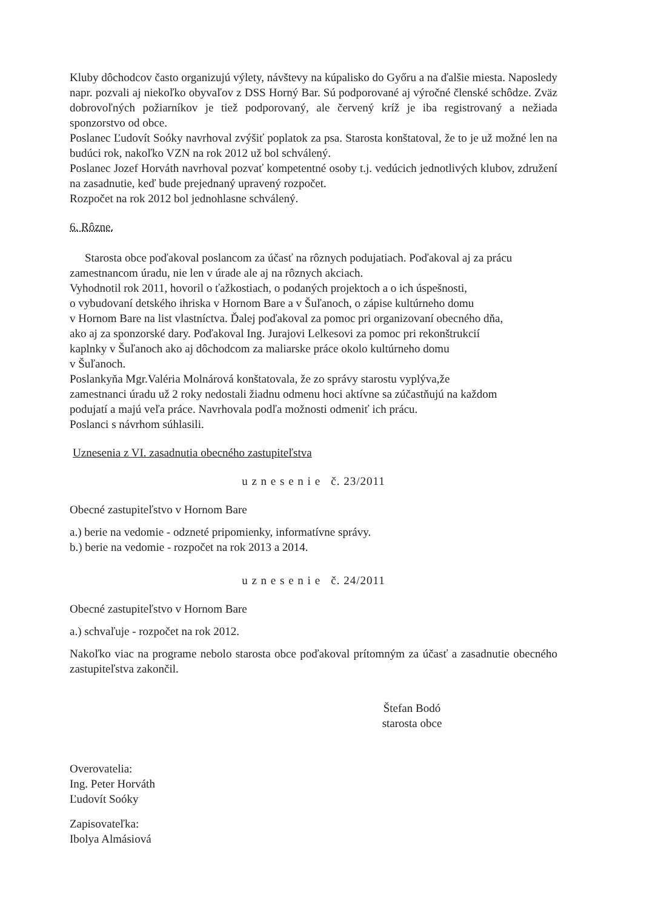Kluby dôchodcov často organizujú výlety, návštevy na kúpalisko do Győru a na ďalšie miesta. Naposledy napr. pozvali aj niekoľko obyvaľov z DSS Horný Bar. Sú podporované aj výročné členské schôdze. Zväz dobrovoľných požiarníkov je tiež podporovaný, ale červený kríž je iba registrovaný a nežiada sponzorstvo od obce.
Poslanec Ľudovít Soóky navrhoval zvýšiť poplatok za psa. Starosta konštatoval, že to je už možné len na budúci rok, nakoľko VZN na rok 2012 už bol schválený.
Poslanec Jozef Horváth navrhoval pozvať kompetentné osoby t.j. vedúcich jednotlivých klubov, združení na zasadnutie, keď bude prejednaný upravený rozpočet.
Rozpočet na rok 2012 bol jednohlasne schválený.
6. Rôzne.
Starosta obce poďakoval poslancom za účasť na rôznych podujatiach. Poďakoval aj za prácu zamestnancom úradu, nie len v úrade ale aj na rôznych akciach.
Vyhodnotil rok 2011, hovoril o ťažkostiach, o podaných projektoch a o ich úspešnosti,
o vybudovaní detského ihriska v Hornom Bare a v Šuľanoch, o zápise kultúrneho domu
v Hornom Bare na list vlastníctva. Ďalej poďakoval za pomoc pri organizovaní obecného dňa,
ako aj za sponzorské dary. Poďakoval Ing. Jurajovi Lelkesovi za pomoc pri rekonštrukcií
kaplnky v Šuľanoch ako aj dôchodcom za maliarske práce okolo kultúrneho domu
v Šuľanoch.
Poslankyňa Mgr.Valéria Molnárová konštatovala, že zo správy starostu vyplýva,že
zamestnanci úradu už 2 roky nedostali žiadnu odmenu hoci aktívne sa zúčastňujú na každom
podujatí a majú veľa práce. Navrhovala podľa možnosti odmeniť ich prácu.
Poslanci s návrhom súhlasili.
Uznesenia z VI. zasadnutia obecného zastupiteľstva
u z n e s e n i e č. 23/2011
Obecné zastupiteľstvo v Hornom Bare
a.) berie na vedomie - odzneté pripomienky, informatívne správy.
b.) berie na vedomie - rozpočet na rok 2013 a 2014.
u z n e s e n i e č. 24/2011
Obecné zastupiteľstvo v Hornom Bare
a.) schvaľuje - rozpočet na rok 2012.
Nakoľko viac na programe nebolo starosta obce poďakoval prítomným za účasť a zasadnutie obecného zastupiteľstva zakončil.
Štefan Bodó
starosta obce
Overovatelia:
Ing. Peter Horváth
Ľudovít Soóky
Zapisovateľka:
Ibolya Almásiová